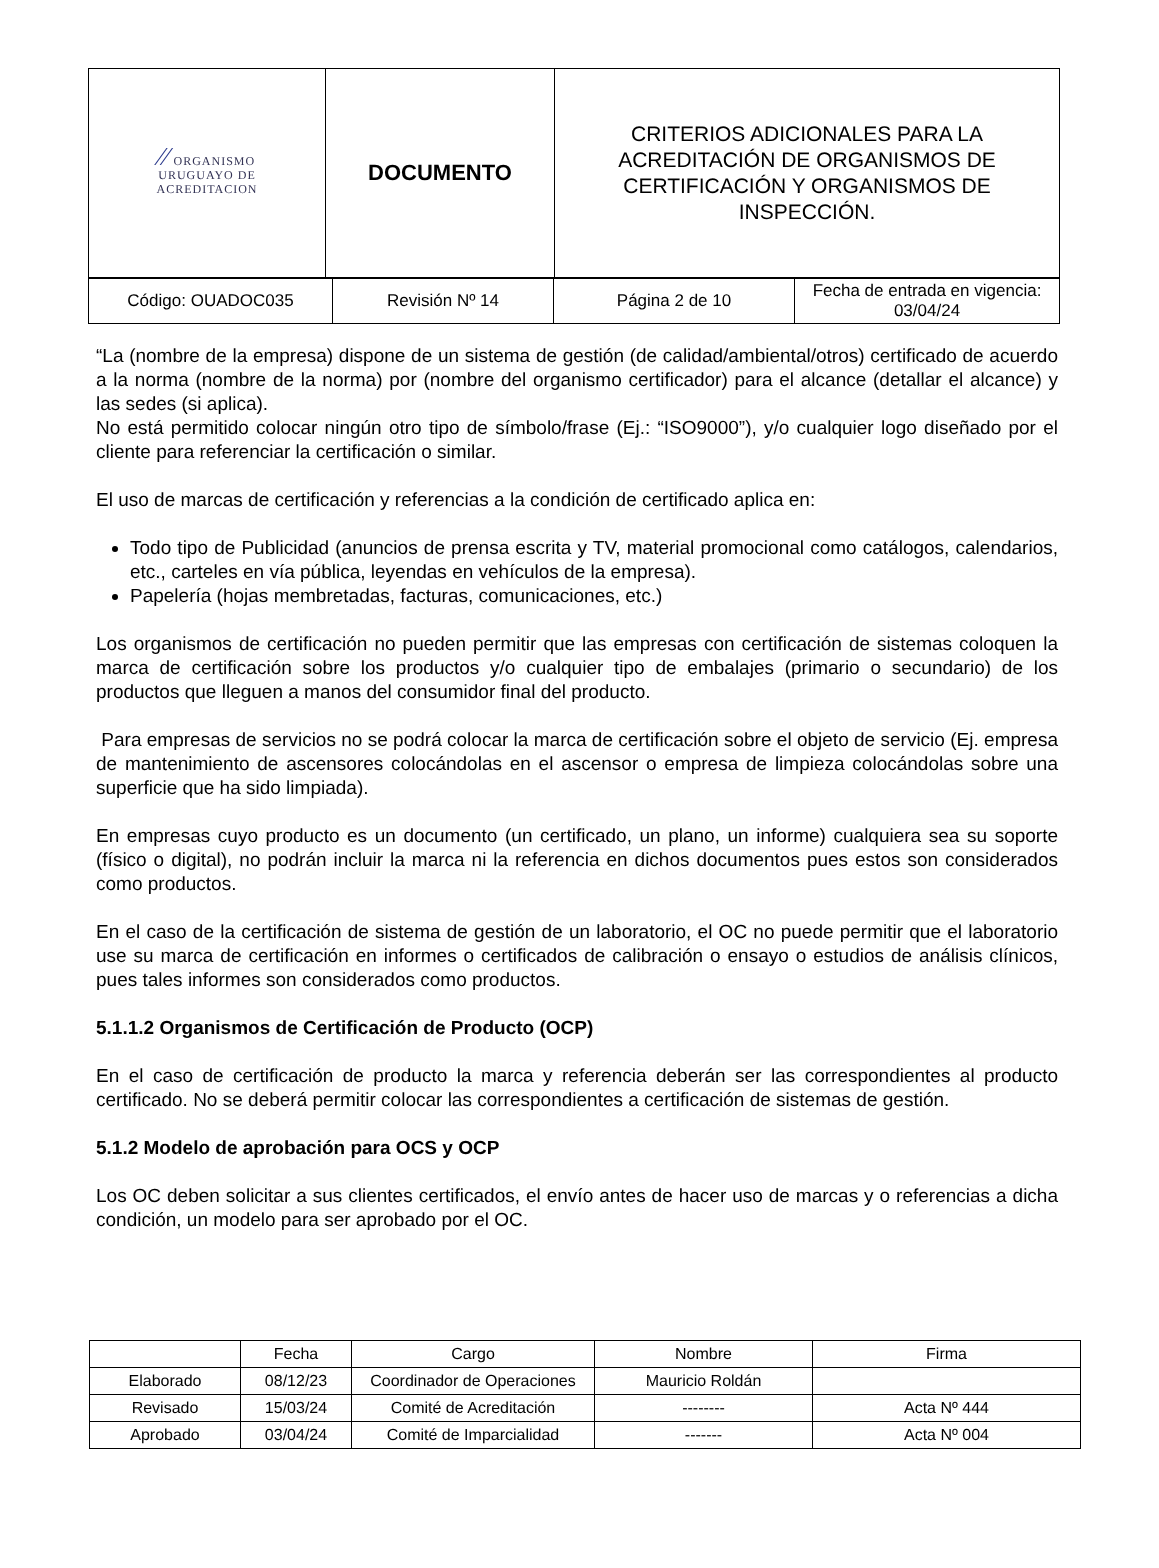| ⁄⁄ ORGANISMO URUGUAYO DE ACREDITACION | DOCUMENTO | CRITERIOS ADICIONALES PARA LA ACREDITACIÓN DE ORGANISMOS DE CERTIFICACIÓN Y ORGANISMOS DE INSPECCIÓN. |
| Código: OUADOC035 | Revisión Nº 14 | Página 2 de 10 | Fecha de entrada en vigencia: 03/04/24 |
“La (nombre de la empresa) dispone de un sistema de gestión (de calidad/ambiental/otros) certificado de acuerdo a la norma (nombre de la norma) por (nombre del organismo certificador) para el alcance (detallar el alcance) y las sedes (si aplica).
No está permitido colocar ningún otro tipo de símbolo/frase (Ej.: “ISO9000”), y/o cualquier logo diseñado por el cliente para referenciar la certificación o similar.
El uso de marcas de certificación y referencias a la condición de certificado aplica en:
Todo tipo de Publicidad (anuncios de prensa escrita y TV, material promocional como catálogos, calendarios, etc., carteles en vía pública, leyendas en vehículos de la empresa).
Papelería (hojas membretadas, facturas, comunicaciones, etc.)
Los organismos de certificación no pueden permitir que las empresas con certificación de sistemas coloquen la marca de certificación sobre los productos y/o cualquier tipo de embalajes (primario o secundario) de los productos que lleguen a manos del consumidor final del producto.
Para empresas de servicios no se podrá colocar la marca de certificación sobre el objeto de servicio (Ej. empresa de mantenimiento de ascensores colocándolas en el ascensor o empresa de limpieza colocándolas sobre una superficie que ha sido limpiada).
En empresas cuyo producto es un documento (un certificado, un plano, un informe) cualquiera sea su soporte (físico o digital), no podrán incluir la marca ni la referencia en dichos documentos pues estos son considerados como productos.
En el caso de la certificación de sistema de gestión de un laboratorio, el OC no puede permitir que el laboratorio use su marca de certificación en informes o certificados de calibración o ensayo o estudios de análisis clínicos, pues tales informes son considerados como productos.
5.1.1.2 Organismos de Certificación de Producto (OCP)
En el caso de certificación de producto la marca y referencia deberán ser las correspondientes al producto certificado. No se deberá permitir colocar las correspondientes a certificación de sistemas de gestión.
5.1.2 Modelo de aprobación para OCS y OCP
Los OC deben solicitar a sus clientes certificados, el envío antes de hacer uso de marcas y o referencias a dicha condición, un modelo para ser aprobado por el OC.
| | Fecha | Cargo | Nombre | Firma |
| Elaborado | 08/12/23 | Coordinador de Operaciones | Mauricio Roldán | |
| Revisado | 15/03/24 | Comité de Acreditación | -------- | Acta Nº 444 |
| Aprobado | 03/04/24 | Comité de Imparcialidad | ------- | Acta Nº 004 |